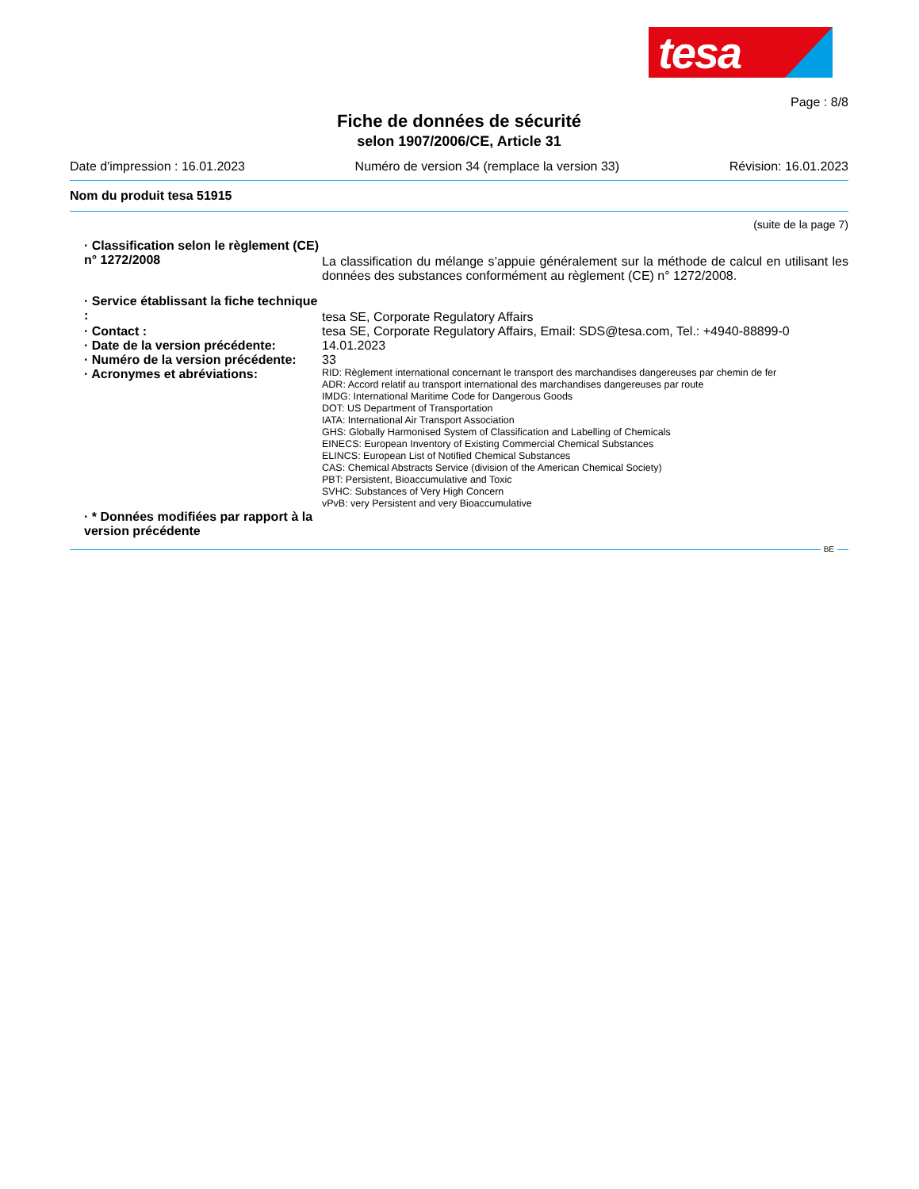tesa
Page : 8/8
Fiche de données de sécurité
selon 1907/2006/CE, Article 31
Date d'impression : 16.01.2023 Numéro de version 34 (remplace la version 33) Révision: 16.01.2023
Nom du produit tesa 51915
(suite de la page 7)
· Classification selon le règlement (CE) n° 1272/2008
La classification du mélange s’appuie généralement sur la méthode de calcul en utilisant les données des substances conformément au règlement (CE) n° 1272/2008.
· Service établissant la fiche technique :
tesa SE, Corporate Regulatory Affairs
· Contact : tesa SE, Corporate Regulatory Affairs, Email: SDS@tesa.com, Tel.: +4940-88899-0
· Date de la version précédente:
14.01.2023
· Numéro de la version précédente:
33
· Acronymes et abréviations:
RID: Règlement international concernant le transport des marchandises dangereuses par chemin de fer
ADR: Accord relatif au transport international des marchandises dangereuses par route
IMDG: International Maritime Code for Dangerous Goods
DOT: US Department of Transportation
IATA: International Air Transport Association
GHS: Globally Harmonised System of Classification and Labelling of Chemicals
EINECS: European Inventory of Existing Commercial Chemical Substances
ELINCS: European List of Notified Chemical Substances
CAS: Chemical Abstracts Service (division of the American Chemical Society)
PBT: Persistent, Bioaccumulative and Toxic
SVHC: Substances of Very High Concern
vPvB: very Persistent and very Bioaccumulative
· * Données modifiées par rapport à la version précédente
BE